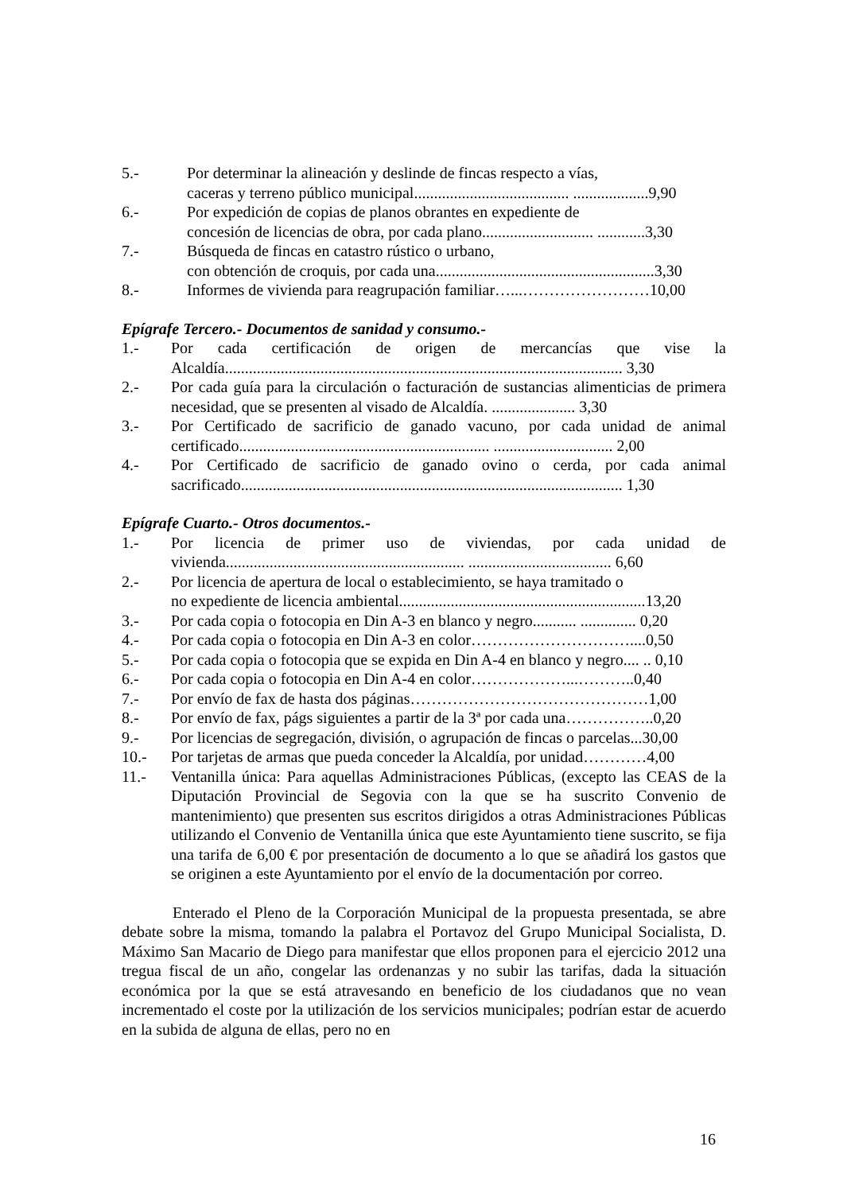5.- Por determinar la alineación y deslinde de fincas respecto a vías,
caceras y terreno público municipal....................................... ...................9,90
6.- Por expedición de copias de planos obrantes en expediente de
concesión de licencias de obra, por cada plano............................ ............3,30
7.- Búsqueda de fincas en catastro rústico o urbano,
con obtención de croquis, por cada una.......................................................3,30
8.- Informes de vivienda para reagrupación familiar…...……………………10,00
Epígrafe Tercero.- Documentos de sanidad y consumo.-
1.- Por cada certificación de origen de mercancías que vise la Alcaldía.................................................................................................... 3,30
2.- Por cada guía para la circulación o facturación de sustancias alimenticias de primera necesidad, que se presenten al visado de Alcaldía. ..................... 3,30
3.- Por Certificado de sacrificio de ganado vacuno, por cada unidad de animal certificado............................................................... .............................. 2,00
4.- Por Certificado de sacrificio de ganado ovino o cerda, por cada animal sacrificado................................................................................................ 1,30
Epígrafe Cuarto.- Otros documentos.-
1.- Por licencia de primer uso de viviendas, por cada unidad de vivienda............................................................ .................................... 6,60
2.- Por licencia de apertura de local o establecimiento, se haya tramitado o
no expediente de licencia ambiental..............................................................13,20
3.- Por cada copia o fotocopia en Din A-3 en blanco y negro........... .............. 0,20
4.- Por cada copia o fotocopia en Din A-3 en color…………………………....0,50
5.- Por cada copia o fotocopia que se expida en Din A-4 en blanco y negro.... .. 0,10
6.- Por cada copia o fotocopia en Din A-4 en color………………...………..0,40
7.- Por envío de fax de hasta dos páginas………………………………………1,00
8.- Por envío de fax, págs siguientes a partir de la 3ª por cada una……………..0,20
9.- Por licencias de segregación, división, o agrupación de fincas o parcelas...30,00
10.- Por tarjetas de armas que pueda conceder la Alcaldía, por unidad…………4,00
11.- Ventanilla única: Para aquellas Administraciones Públicas, (excepto las CEAS de la Diputación Provincial de Segovia con la que se ha suscrito Convenio de mantenimiento) que presenten sus escritos dirigidos a otras Administraciones Públicas utilizando el Convenio de Ventanilla única que este Ayuntamiento tiene suscrito, se fija una tarifa de 6,00 € por presentación de documento a lo que se añadirá los gastos que se originen a este Ayuntamiento por el envío de la documentación por correo.
Enterado el Pleno de la Corporación Municipal de la propuesta presentada, se abre debate sobre la misma, tomando la palabra el Portavoz del Grupo Municipal Socialista, D. Máximo San Macario de Diego para manifestar que ellos proponen para el ejercicio 2012 una tregua fiscal de un año, congelar las ordenanzas y no subir las tarifas, dada la situación económica por la que se está atravesando en beneficio de los ciudadanos que no vean incrementado el coste por la utilización de los servicios municipales; podrían estar de acuerdo en la subida de alguna de ellas, pero no en
16